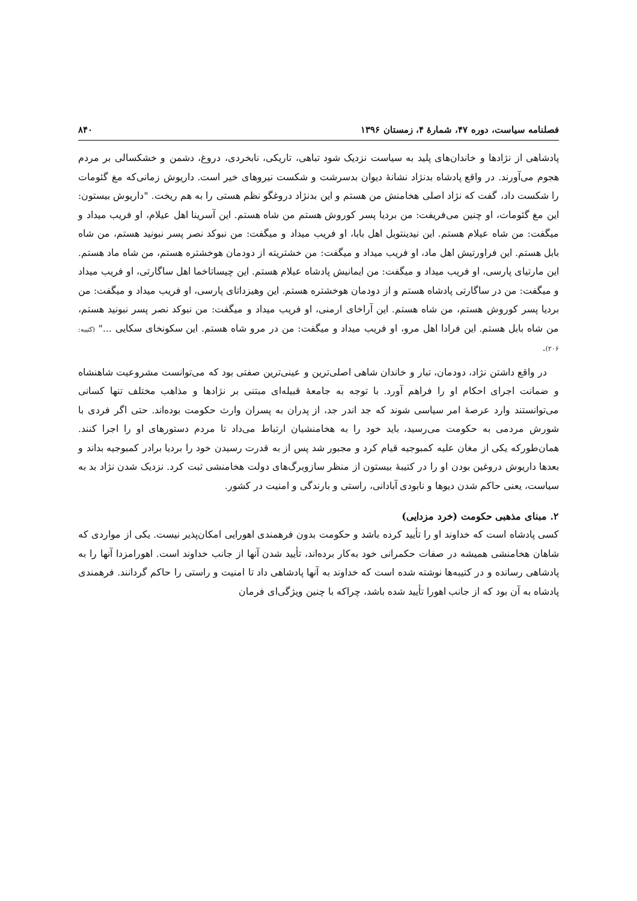فصلنامه سیاست، دوره ۴۷، شمارۀ ۴، زمستان ۱۳۹۶ ۸۴۰
پادشاهی از نژادها و خاندان‌های پلید به سیاست نزدیک شود تباهی، تاریکی، نابخردی، دروغ، دشمن و خشکسالی بر مردم هجوم می‌آورند. در واقع پادشاه بدنژاد نشانۀ دیوان بدسرشت و شکست نیروهای خیر است. داریوش زمانی‌که مغ گئومات را شکست داد، گفت که نژاد اصلی هخامنش من هستم و این بدنژاد دروغگو نظم هستی را به هم ریخت. "داریوش بیستون: این مغ گئومات، او چنین می‌فریفت: من بردیا پسر کوروش هستم من شاه هستم. این آسرینا اهل عیلام، او فریب میداد و میگفت: من شاه عیلام هستم. این نیدینتوبل اهل بابا، او فریب میداد و میگفت: من نبوکد نصر پسر نبونید هستم، من شاه بابل هستم. این فراورتیش اهل ماد، او فریب میداد و میگفت: من خشتریته از دودمان هوخشتره هستم، من شاه ماد هستم. این مارتیای پارسی، او فریب میداد و میگفت: من ایمانیش پادشاه عیلام هستم. این چیساتاخما اهل ساگارتی، او فریب میداد و میگفت: من در ساگارتی پادشاه هستم و از دودمان هوخشتره هستم. این وهیزداتای پارسی، او فریب میداد و میگفت: من بردیا پسر کوروش هستم، من شاه هستم. این آراخای ارمنی، او فریب میداد و میگفت: من نبوکد نصر پسر نبونید هستم، من شاه بابل هستم. این فرادا اهل مرو، او فریب میداد و میگفت: من در مرو شاه هستم. این سکونخای سکایی ..." (کتیبه: ۲۰۶).
در واقع داشتن نژاد، دودمان، تبار و خاندان شاهی اصلی‌ترین و عینی‌ترین صفتی بود که می‌توانست مشروعیت شاهنشاه و ضمانت اجرای احکام او را فراهم آورد. با توجه به جامعۀ قبیله‌ای مبتنی بر نژادها و مذاهب مختلف تنها کسانی می‌توانستند وارد عرصۀ امر سیاسی شوند که جد اندر جد، از پدران به پسران وارث حکومت بوده‌اند. حتی اگر فردی با شورش مردمی به حکومت می‌رسید، باید خود را به هخامنشیان ارتباط می‌داد تا مردم دستورهای او را اجرا کنند. همان‌طورکه یکی از مغان علیه کمبوجیه قیام کرد و مجبور شد پس از به قدرت رسیدن خود را بردیا برادر کمبوجیه بداند و بعدها داریوش دروغین بودن او را در کتیبۀ بیستون از منظر سازوبرگ‌های دولت هخامنشی ثبت کرد. نزدیک شدن نژاد بد به سیاست، یعنی حاکم شدن دیوها و نابودی آبادانی، راستی و بارندگی و امنیت در کشور.
۲. مبنای مذهبی حکومت (خرد مزدایی)
کسی پادشاه است که خداوند او را تأیید کرده باشد و حکومت بدون فرهمندی اهورایی امکان‌پذیر نیست. یکی از مواردی که شاهان هخامنشی همیشه در صفات حکمرانی خود به‌کار برده‌اند، تأیید شدن آنها از جانب خداوند است. اهورامزدا آنها را به پادشاهی رسانده و در کتیبه‌ها نوشته شده است که خداوند به آنها پادشاهی داد تا امنیت و راستی را حاکم گردانند. فرهمندی پادشاه به آن بود که از جانب اهورا تأیید شده باشد، چراکه با چنین ویژگی‌ای فرمان